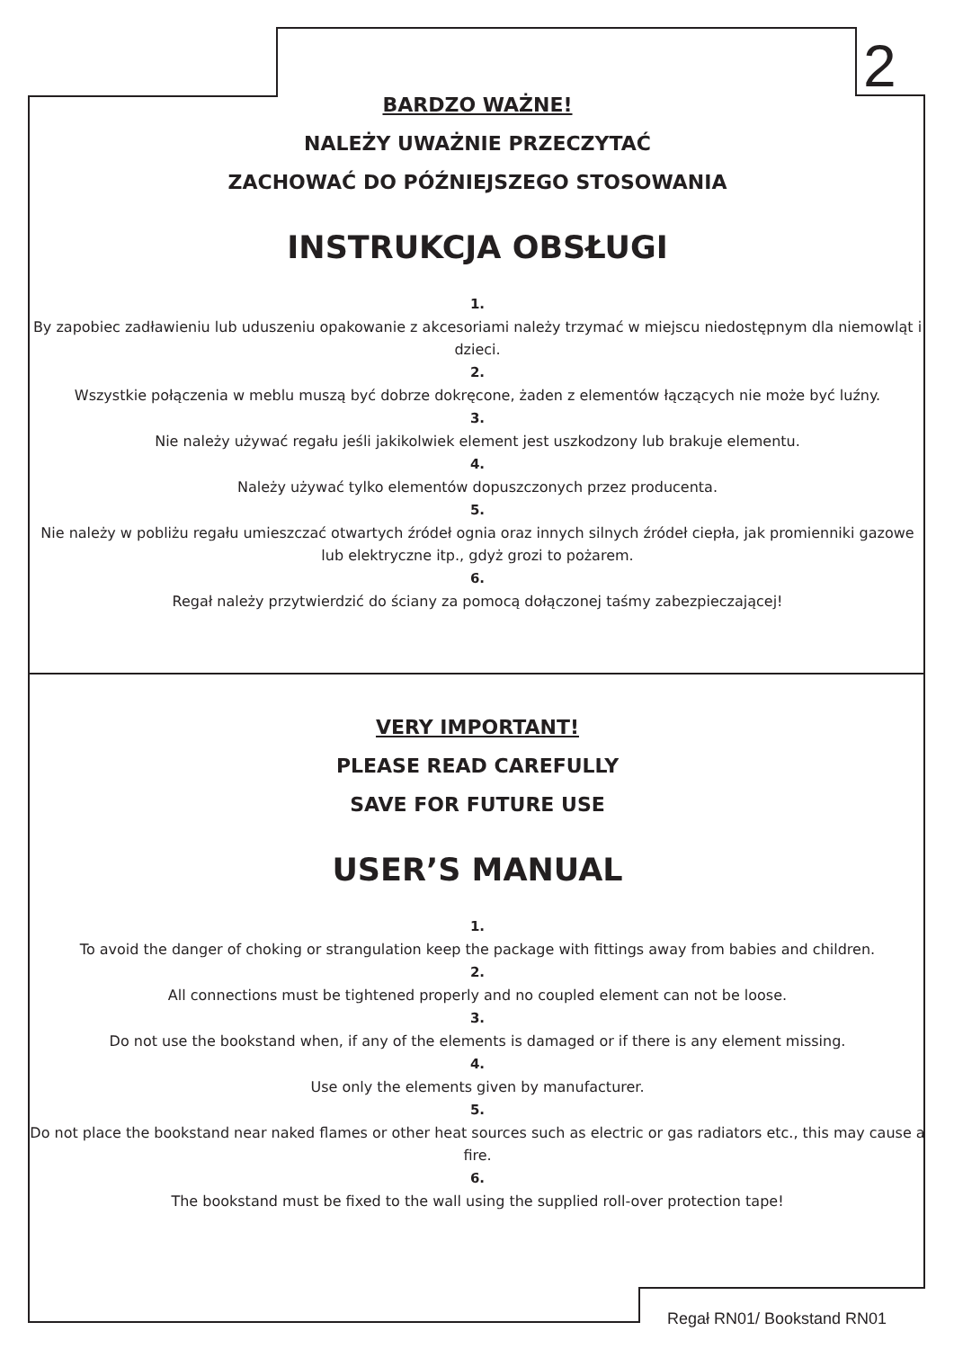2
BARDZO WAŻNE!
NALEŻY UWAŻNIE PRZECZYTAĆ
ZACHOWAĆ DO PÓŹNIEJSZEGO STOSOWANIA
INSTRUKCJA OBSŁUGI
1.
By zapobiec zadławieniu lub uduszeniu opakowanie z akcesoriami należy trzymać w miejscu niedostępnym dla niemowląt i dzieci.
2.
Wszystkie połączenia w meblu muszą być dobrze dokręcone, żaden z elementów łączących nie może być luźny.
3.
Nie należy używać regału jeśli jakikolwiek element jest uszkodzony lub brakuje elementu.
4.
Należy używać tylko elementów dopuszczonych przez producenta.
5.
Nie należy w pobliżu regału umieszczać otwartych źródeł ognia oraz innych silnych źródeł ciepła, jak promienniki gazowe lub elektryczne itp., gdyż grozi to pożarem.
6.
Regał należy przytwierdzić do ściany za pomocą dołączonej taśmy zabezpieczającej!
VERY IMPORTANT!
PLEASE READ CAREFULLY
SAVE FOR FUTURE USE
USER’S MANUAL
1.
To avoid the danger of choking or strangulation keep the package with fittings away from babies and children.
2.
All connections must be tightened properly and no coupled element can not be loose.
3.
Do not use the bookstand when, if any of the elements is damaged or if there is any element missing.
4.
Use only the elements given by manufacturer.
5.
Do not place the bookstand near naked flames or other heat sources such as electric or gas radiators etc., this may cause a fire.
6.
The bookstand must be fixed to the wall using the supplied roll-over protection tape!
Regał RN01/ Bookstand RN01